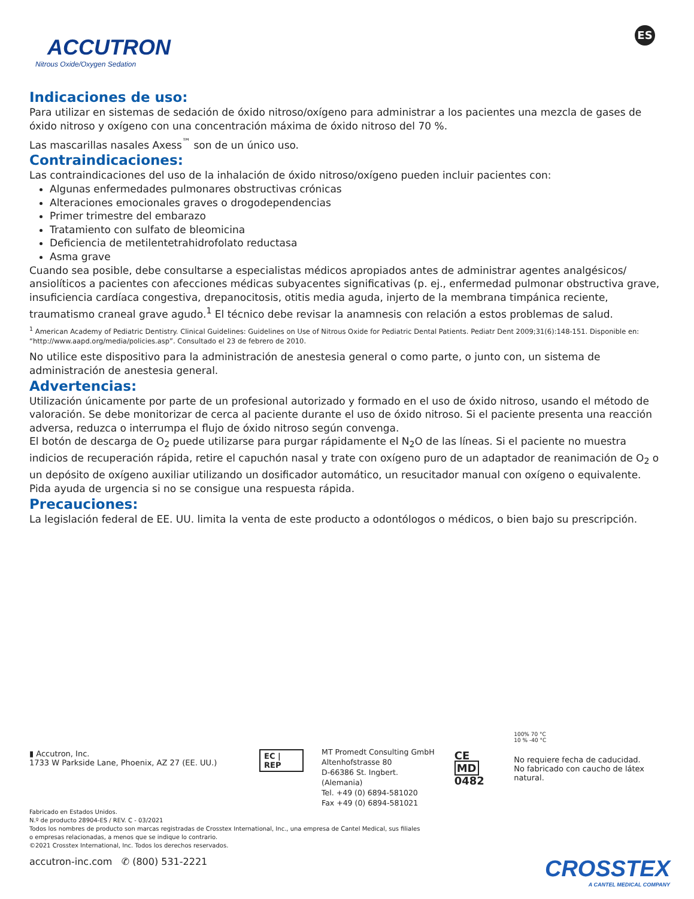ACCUTRON
Nitrous Oxide/Oxygen Sedation
ES
Indicaciones de uso:
Para utilizar en sistemas de sedación de óxido nitroso/oxígeno para administrar a los pacientes una mezcla de gases de óxido nitroso y oxígeno con una concentración máxima de óxido nitroso del 70 %.
Las mascarillas nasales Axess<sup>™</sup> son de un único uso.
Contraindicaciones:
Las contraindicaciones del uso de la inhalación de óxido nitroso/oxígeno pueden incluir pacientes con:
Algunas enfermedades pulmonares obstructivas crónicas
Alteraciones emocionales graves o drogodependencias
Primer trimestre del embarazo
Tratamiento con sulfato de bleomicina
Deficiencia de metilentetrahidrofolato reductasa
Asma grave
Cuando sea posible, debe consultarse a especialistas médicos apropiados antes de administrar agentes analgésicos/ ansiolíticos a pacientes con afecciones médicas subyacentes significativas (p. ej., enfermedad pulmonar obstructiva grave, insuficiencia cardíaca congestiva, drepanocitosis, otitis media aguda, injerto de la membrana timpánica reciente, traumatismo craneal grave agudo.<sup>1</sup> El técnico debe revisar la anamnesis con relación a estos problemas de salud.
<sup>1</sup> American Academy of Pediatric Dentistry. Clinical Guidelines: Guidelines on Use of Nitrous Oxide for Pediatric Dental Patients. Pediatr Dent 2009;31(6):148-151. Disponible en: “http://www.aapd.org/media/policies.asp”. Consultado el 23 de febrero de 2010.
No utilice este dispositivo para la administración de anestesia general o como parte, o junto con, un sistema de administración de anestesia general.
Advertencias:
Utilización únicamente por parte de un profesional autorizado y formado en el uso de óxido nitroso, usando el método de valoración. Se debe monitorizar de cerca al paciente durante el uso de óxido nitroso. Si el paciente presenta una reacción adversa, reduzca o interrumpa el flujo de óxido nitroso según convenga.
El botón de descarga de O<sub>2</sub> puede utilizarse para purgar rápidamente el N<sub>2</sub>O de las líneas. Si el paciente no muestra indicios de recuperación rápida, retire el capuchón nasal y trate con oxígeno puro de un adaptador de reanimación de O<sub>2</sub> o un depósito de oxígeno auxiliar utilizando un dosificador automático, un resucitador manual con oxígeno o equivalente. Pida ayuda de urgencia si no se consigue una respuesta rápida.
Precauciones:
La legislación federal de EE. UU. limita la venta de este producto a odontólogos o médicos, o bien bajo su prescripción.
▮ Accutron, Inc.
1733 W Parkside Lane, Phoenix, AZ 27 (EE. UU.)
EC | REP
MT Promedt Consulting GmbH
Altenhofstrasse 80
D-66386 St. Ingbert. (Alemania)
Tel. +49 (0) 6894-581020
Fax +49 (0) 6894-581021
CE MD
0482
100% 70 °C
10 % -40 °C
No requiere fecha de caducidad.
No fabricado con caucho de látex natural.
Fabricado en Estados Unidos.
N.º de producto 28904-ES / REV. C - 03/2021
Todos los nombres de producto son marcas registradas de Crosstex International, Inc., una empresa de Cantel Medical, sus filiales
o empresas relacionadas, a menos que se indique lo contrario.
©2021 Crosstex International, Inc. Todos los derechos reservados.
accutron-inc.com ✆ (800) 531-2221
CROSSTEX
A CANTEL MEDICAL COMPANY